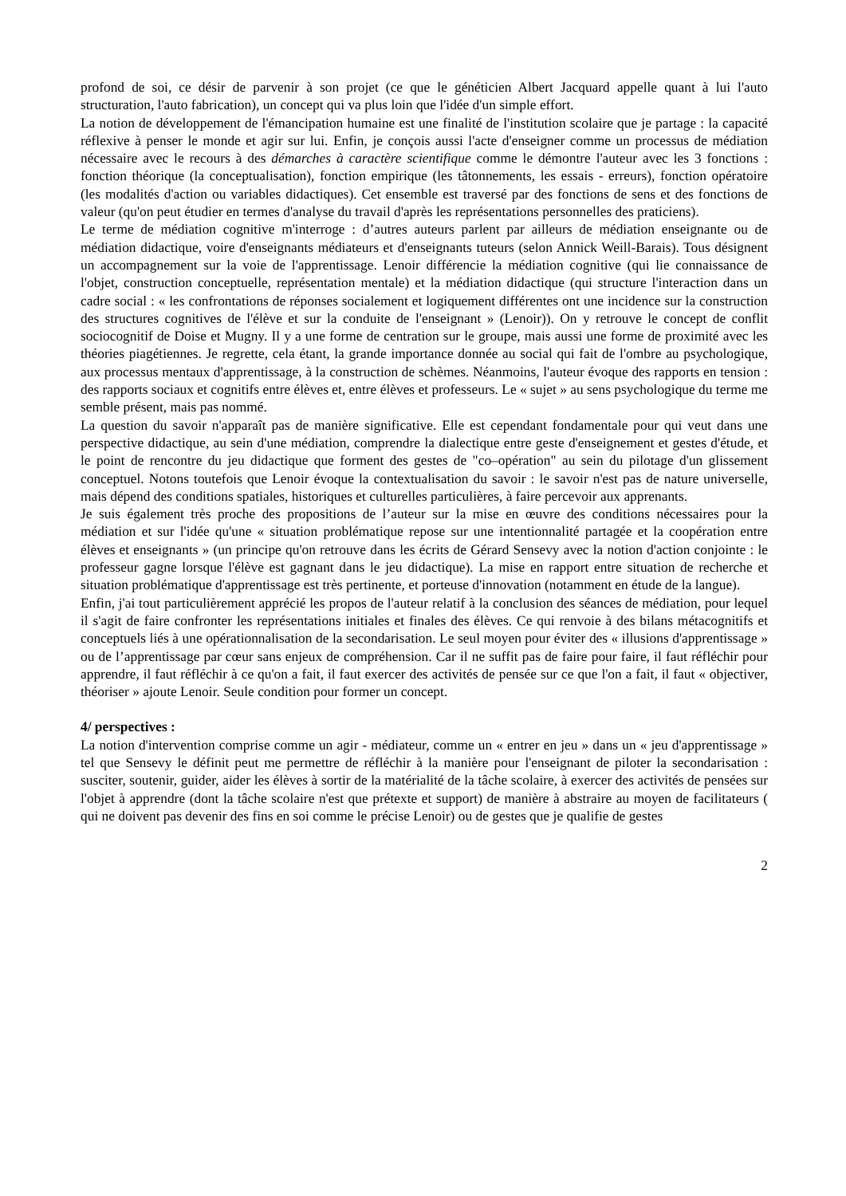profond de soi, ce désir de parvenir à son projet (ce que le généticien Albert Jacquard appelle quant à lui l'auto structuration, l'auto fabrication), un concept qui va plus loin que l'idée d'un simple effort.
La notion de développement de l'émancipation humaine est une finalité de l'institution scolaire que je partage : la capacité réflexive à penser le monde et agir sur lui. Enfin, je conçois aussi l'acte d'enseigner comme un processus de médiation nécessaire avec le recours à des démarches à caractère scientifique comme le démontre l'auteur avec les 3 fonctions : fonction théorique (la conceptualisation), fonction empirique (les tâtonnements, les essais - erreurs), fonction opératoire (les modalités d'action ou variables didactiques). Cet ensemble est traversé par des fonctions de sens et des fonctions de valeur (qu'on peut étudier en termes d'analyse du travail d'après les représentations personnelles des praticiens).
Le terme de médiation cognitive m'interroge : d’autres auteurs parlent par ailleurs de médiation enseignante ou de médiation didactique, voire d'enseignants médiateurs et d'enseignants tuteurs (selon Annick Weill-Barais). Tous désignent un accompagnement sur la voie de l'apprentissage. Lenoir différencie la médiation cognitive (qui lie connaissance de l'objet, construction conceptuelle, représentation mentale) et la médiation didactique (qui structure l'interaction dans un cadre social : « les confrontations de réponses socialement et logiquement différentes ont une incidence sur la construction des structures cognitives de l'élève et sur la conduite de l'enseignant » (Lenoir)). On y retrouve le concept de conflit sociocognitif de Doise et Mugny. Il y a une forme de centration sur le groupe, mais aussi une forme de proximité avec les théories piagétiennes. Je regrette, cela étant, la grande importance donnée au social qui fait de l'ombre au psychologique, aux processus mentaux d'apprentissage, à la construction de schèmes. Néanmoins, l'auteur évoque des rapports en tension : des rapports sociaux et cognitifs entre élèves et, entre élèves et professeurs. Le « sujet » au sens psychologique du terme me semble présent, mais pas nommé.
La question du savoir n'apparaît pas de manière significative. Elle est cependant fondamentale pour qui veut dans une perspective didactique, au sein d'une médiation, comprendre la dialectique entre geste d'enseignement et gestes d'étude, et le point de rencontre du jeu didactique que forment des gestes de "co–opération" au sein du pilotage d'un glissement conceptuel. Notons toutefois que Lenoir évoque la contextualisation du savoir : le savoir n'est pas de nature universelle, mais dépend des conditions spatiales, historiques et culturelles particulières, à faire percevoir aux apprenants.
Je suis également très proche des propositions de l’auteur sur la mise en œuvre des conditions nécessaires pour la médiation et sur l'idée qu'une « situation problématique repose sur une intentionnalité partagée et la coopération entre élèves et enseignants » (un principe qu'on retrouve dans les écrits de Gérard Sensevy avec la notion d'action conjointe : le professeur gagne lorsque l'élève est gagnant dans le jeu didactique). La mise en rapport entre situation de recherche et situation problématique d'apprentissage est très pertinente, et porteuse d'innovation (notamment en étude de la langue).
Enfin, j'ai tout particulièrement apprécié les propos de l'auteur relatif à la conclusion des séances de médiation, pour lequel il s'agit de faire confronter les représentations initiales et finales des élèves. Ce qui renvoie à des bilans métacognitifs et conceptuels liés à une opérationnalisation de la secondarisation. Le seul moyen pour éviter des « illusions d'apprentissage » ou de l’apprentissage par cœur sans enjeux de compréhension. Car il ne suffit pas de faire pour faire, il faut réfléchir pour apprendre, il faut réfléchir à ce qu'on a fait, il faut exercer des activités de pensée sur ce que l'on a fait, il faut « objectiver, théoriser » ajoute Lenoir. Seule condition pour former un concept.
4/ perspectives :
La notion d'intervention comprise comme un agir - médiateur, comme un « entrer en jeu » dans un « jeu d'apprentissage » tel que Sensevy le définit peut me permettre de réfléchir à la manière pour l'enseignant de piloter la secondarisation : susciter, soutenir, guider, aider les élèves à sortir de la matérialité de la tâche scolaire, à exercer des activités de pensées sur l'objet à apprendre (dont la tâche scolaire n'est que prétexte et support) de manière à abstraire au moyen de facilitateurs ( qui ne doivent pas devenir des fins en soi comme le précise Lenoir) ou de gestes que je qualifie de gestes
2